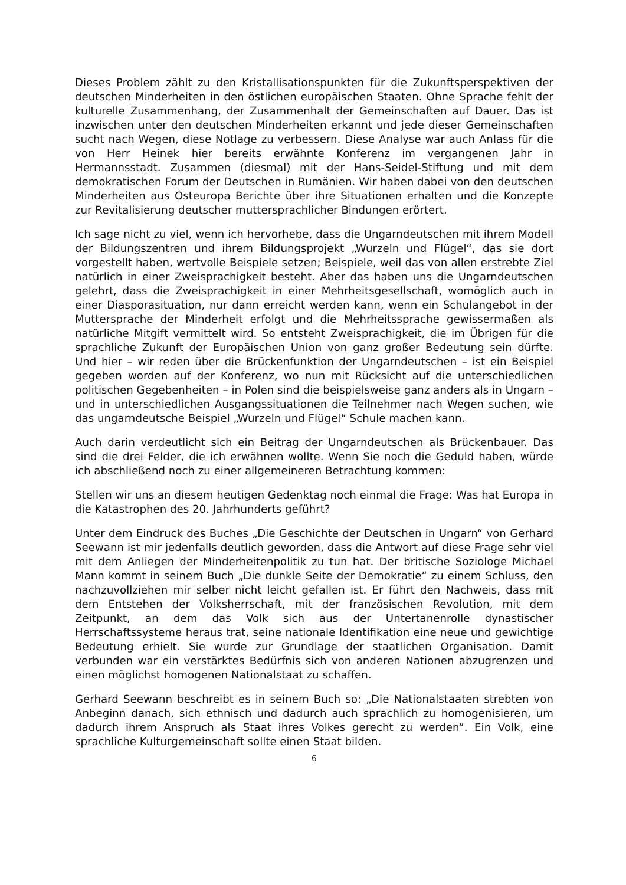Dieses Problem zählt zu den Kristallisationspunkten für die Zukunftsperspektiven der deutschen Minderheiten in den östlichen europäischen Staaten. Ohne Sprache fehlt der kulturelle Zusammenhang, der Zusammenhalt der Gemeinschaften auf Dauer. Das ist inzwischen unter den deutschen Minderheiten erkannt und jede dieser Gemeinschaften sucht nach Wegen, diese Notlage zu verbessern. Diese Analyse war auch Anlass für die von Herr Heinek hier bereits erwähnte Konferenz im vergangenen Jahr in Hermannsstadt. Zusammen (diesmal) mit der Hans-Seidel-Stiftung und mit dem demokratischen Forum der Deutschen in Rumänien. Wir haben dabei von den deutschen Minderheiten aus Osteuropa Berichte über ihre Situationen erhalten und die Konzepte zur Revitalisierung deutscher muttersprachlicher Bindungen erörtert.
Ich sage nicht zu viel, wenn ich hervorhebe, dass die Ungarndeutschen mit ihrem Modell der Bildungszentren und ihrem Bildungsprojekt „Wurzeln und Flügel“, das sie dort vorgestellt haben, wertvolle Beispiele setzen; Beispiele, weil das von allen erstrebte Ziel natürlich in einer Zweisprachigkeit besteht. Aber das haben uns die Ungarndeutschen gelehrt, dass die Zweisprachigkeit in einer Mehrheitsgesellschaft, womöglich auch in einer Diasporasituation, nur dann erreicht werden kann, wenn ein Schulangebot in der Muttersprache der Minderheit erfolgt und die Mehrheitssprache gewissermaßen als natürliche Mitgift vermittelt wird. So entsteht Zweisprachigkeit, die im Übrigen für die sprachliche Zukunft der Europäischen Union von ganz großer Bedeutung sein dürfte. Und hier – wir reden über die Brückenfunktion der Ungarndeutschen – ist ein Beispiel gegeben worden auf der Konferenz, wo nun mit Rücksicht auf die unterschiedlichen politischen Gegebenheiten – in Polen sind die beispielsweise ganz anders als in Ungarn – und in unterschiedlichen Ausgangssituationen die Teilnehmer nach Wegen suchen, wie das ungarndeutsche Beispiel „Wurzeln und Flügel“ Schule machen kann.
Auch darin verdeutlicht sich ein Beitrag der Ungarndeutschen als Brückenbauer. Das sind die drei Felder, die ich erwähnen wollte. Wenn Sie noch die Geduld haben, würde ich abschließend noch zu einer allgemeineren Betrachtung kommen:
Stellen wir uns an diesem heutigen Gedenktag noch einmal die Frage: Was hat Europa in die Katastrophen des 20. Jahrhunderts geführt?
Unter dem Eindruck des Buches „Die Geschichte der Deutschen in Ungarn“ von Gerhard Seewann ist mir jedenfalls deutlich geworden, dass die Antwort auf diese Frage sehr viel mit dem Anliegen der Minderheitenpolitik zu tun hat. Der britische Soziologe Michael Mann kommt in seinem Buch „Die dunkle Seite der Demokratie“ zu einem Schluss, den nachzuvollziehen mir selber nicht leicht gefallen ist. Er führt den Nachweis, dass mit dem Entstehen der Volksherrschaft, mit der französischen Revolution, mit dem Zeitpunkt, an dem das Volk sich aus der Untertanenrolle dynastischer Herrschaftssysteme heraus trat, seine nationale Identifikation eine neue und gewichtige Bedeutung erhielt. Sie wurde zur Grundlage der staatlichen Organisation. Damit verbunden war ein verstärktes Bedürfnis sich von anderen Nationen abzugrenzen und einen möglichst homogenen Nationalstaat zu schaffen.
Gerhard Seewann beschreibt es in seinem Buch so: „Die Nationalstaaten strebten von Anbeginn danach, sich ethnisch und dadurch auch sprachlich zu homogenisieren, um dadurch ihrem Anspruch als Staat ihres Volkes gerecht zu werden“. Ein Volk, eine sprachliche Kulturgemeinschaft sollte einen Staat bilden.
6